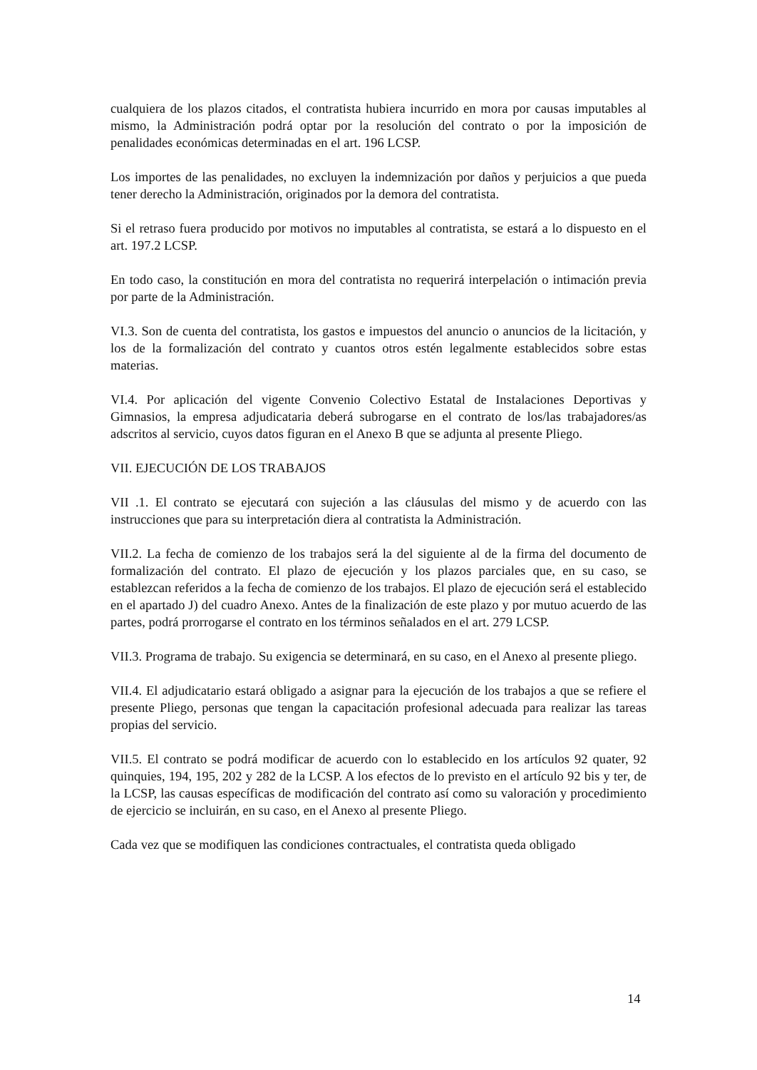cualquiera de los plazos citados, el contratista hubiera incurrido en mora por causas imputables al mismo, la Administración podrá optar por la resolución del contrato o por la imposición de penalidades económicas determinadas en el art. 196 LCSP.
Los importes de las penalidades, no excluyen la indemnización por daños y perjuicios a que pueda tener derecho la Administración, originados por la demora del contratista.
Si el retraso fuera producido por motivos no imputables al contratista, se estará a lo dispuesto en el art. 197.2 LCSP.
En todo caso, la constitución en mora del contratista no requerirá interpelación o intimación previa por parte de la Administración.
VI.3. Son de cuenta del contratista, los gastos e impuestos del anuncio o anuncios de la licitación, y los de la formalización del contrato y cuantos otros estén legalmente establecidos sobre estas materias.
VI.4. Por aplicación del vigente Convenio Colectivo Estatal de Instalaciones Deportivas y Gimnasios, la empresa adjudicataria deberá subrogarse en el contrato de los/las trabajadores/as adscritos al servicio, cuyos datos figuran en el Anexo B que se adjunta al presente Pliego.
VII. EJECUCIÓN DE LOS TRABAJOS
VII .1. El contrato se ejecutará con sujeción a las cláusulas del mismo y de acuerdo con las instrucciones que para su interpretación diera al contratista la Administración.
VII.2. La fecha de comienzo de los trabajos será la del siguiente al de la firma del documento de formalización del contrato. El plazo de ejecución y los plazos parciales que, en su caso, se establezcan referidos a la fecha de comienzo de los trabajos. El plazo de ejecución será el establecido en el apartado J) del cuadro Anexo. Antes de la finalización de este plazo y por mutuo acuerdo de las partes, podrá prorrogarse el contrato en los términos señalados en el art. 279 LCSP.
VII.3. Programa de trabajo. Su exigencia se determinará, en su caso, en el Anexo al presente pliego.
VII.4. El adjudicatario estará obligado a asignar para la ejecución de los trabajos a que se refiere el presente Pliego, personas que tengan la capacitación profesional adecuada para realizar las tareas propias del servicio.
VII.5. El contrato se podrá modificar de acuerdo con lo establecido en los artículos 92 quater, 92 quinquies, 194, 195, 202 y 282 de la LCSP. A los efectos de lo previsto en el artículo 92 bis y ter, de la LCSP, las causas específicas de modificación del contrato así como su valoración y procedimiento de ejercicio se incluirán, en su caso, en el Anexo al presente Pliego.
Cada vez que se modifiquen las condiciones contractuales, el contratista queda obligado
14